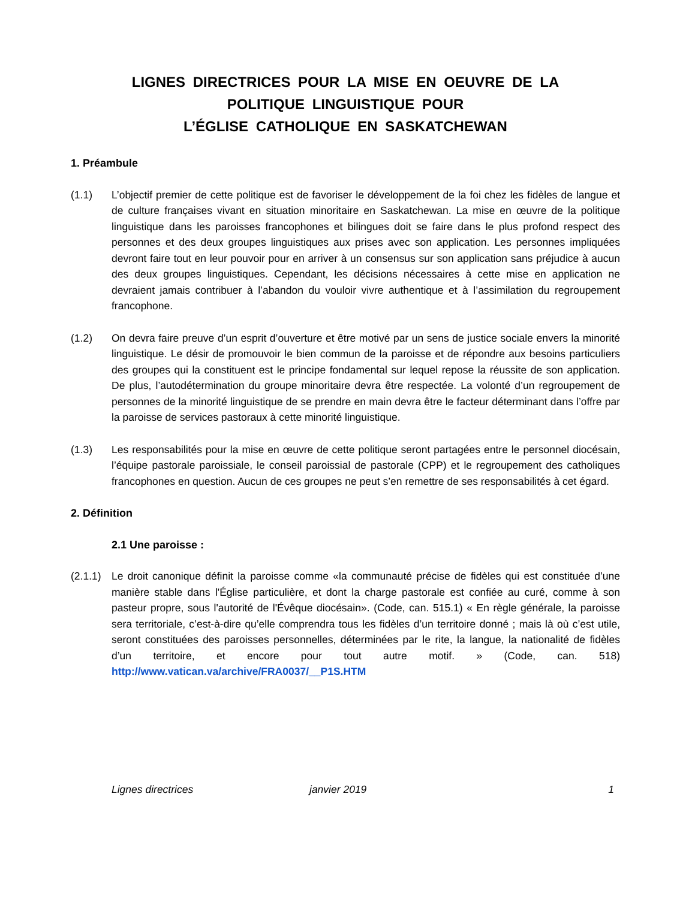LIGNES DIRECTRICES POUR LA MISE EN OEUVRE DE LA
POLITIQUE LINGUISTIQUE POUR
L’ÉGLISE CATHOLIQUE EN SASKATCHEWAN
1. Préambule
(1.1) L’objectif premier de cette politique est de favoriser le développement de la foi chez les fidèles de langue et de culture françaises vivant en situation minoritaire en Saskatchewan. La mise en œuvre de la politique linguistique dans les paroisses francophones et bilingues doit se faire dans le plus profond respect des personnes et des deux groupes linguistiques aux prises avec son application. Les personnes impliquées devront faire tout en leur pouvoir pour en arriver à un consensus sur son application sans préjudice à aucun des deux groupes linguistiques. Cependant, les décisions nécessaires à cette mise en application ne devraient jamais contribuer à l’abandon du vouloir vivre authentique et à l’assimilation du regroupement francophone.
(1.2) On devra faire preuve d’un esprit d’ouverture et être motivé par un sens de justice sociale envers la minorité linguistique. Le désir de promouvoir le bien commun de la paroisse et de répondre aux besoins particuliers des groupes qui la constituent est le principe fondamental sur lequel repose la réussite de son application. De plus, l’autodétermination du groupe minoritaire devra être respectée. La volonté d’un regroupement de personnes de la minorité linguistique de se prendre en main devra être le facteur déterminant dans l’offre par la paroisse de services pastoraux à cette minorité linguistique.
(1.3) Les responsabilités pour la mise en œuvre de cette politique seront partagées entre le personnel diocésain, l’équipe pastorale paroissiale, le conseil paroissial de pastorale (CPP) et le regroupement des catholiques francophones en question. Aucun de ces groupes ne peut s’en remettre de ses responsabilités à cet égard.
2. Définition
2.1 Une paroisse :
(2.1.1)
Le droit canonique définit la paroisse comme «la communauté précise de fidèles qui est constituée d’une manière stable dans l'Église particulière, et dont la charge pastorale est confiée au curé, comme à son pasteur propre, sous l'autorité de l'Évêque diocésain». (Code, can. 515.1) « En règle générale, la paroisse sera territoriale, c’est-à-dire qu’elle comprendra tous les fidèles d’un territoire donné ; mais là où c’est utile, seront constituées des paroisses personnelles, déterminées par le rite, la langue, la nationalité de fidèles d’un territoire, et encore pour tout autre motif. » (Code, can. 518) http://www.vatican.va/archive/FRA0037/__P1S.HTM
Lignes directrices janvier 2019 1